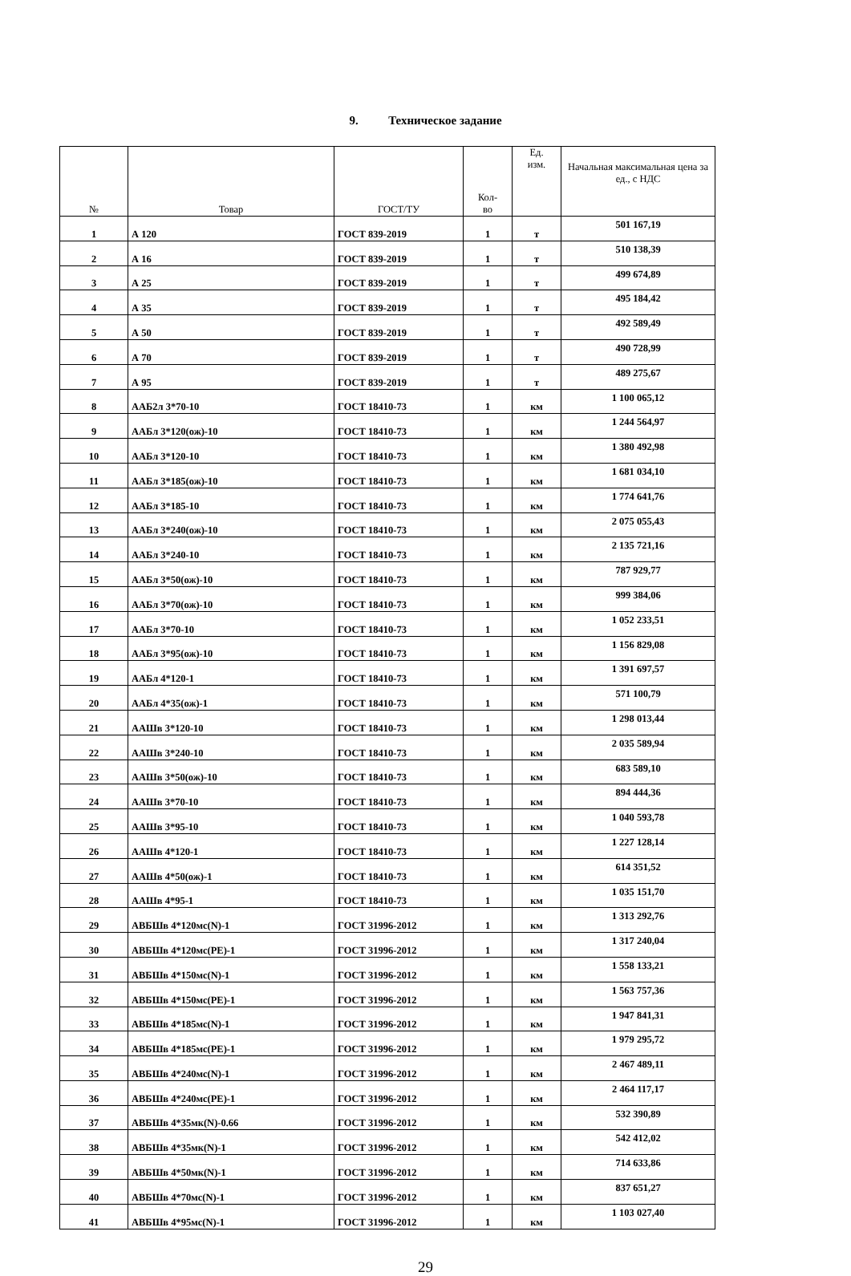9. Техническое задание
| № | Товар | ГОСТ/ТУ | Кол- во | Ед. изм. | Начальная максимальная цена за ед., с НДС |
| --- | --- | --- | --- | --- | --- |
| 1 | А 120 | ГОСТ 839-2019 | 1 | т | 501 167,19 |
| 2 | А 16 | ГОСТ 839-2019 | 1 | т | 510 138,39 |
| 3 | А 25 | ГОСТ 839-2019 | 1 | т | 499 674,89 |
| 4 | А 35 | ГОСТ 839-2019 | 1 | т | 495 184,42 |
| 5 | А 50 | ГОСТ 839-2019 | 1 | т | 492 589,49 |
| 6 | А 70 | ГОСТ 839-2019 | 1 | т | 490 728,99 |
| 7 | А 95 | ГОСТ 839-2019 | 1 | т | 489 275,67 |
| 8 | ААБ2л 3*70-10 | ГОСТ 18410-73 | 1 | км | 1 100 065,12 |
| 9 | ААБл 3*120(ож)-10 | ГОСТ 18410-73 | 1 | км | 1 244 564,97 |
| 10 | ААБл 3*120-10 | ГОСТ 18410-73 | 1 | км | 1 380 492,98 |
| 11 | ААБл 3*185(ож)-10 | ГОСТ 18410-73 | 1 | км | 1 681 034,10 |
| 12 | ААБл 3*185-10 | ГОСТ 18410-73 | 1 | км | 1 774 641,76 |
| 13 | ААБл 3*240(ож)-10 | ГОСТ 18410-73 | 1 | км | 2 075 055,43 |
| 14 | ААБл 3*240-10 | ГОСТ 18410-73 | 1 | км | 2 135 721,16 |
| 15 | ААБл 3*50(ож)-10 | ГОСТ 18410-73 | 1 | км | 787 929,77 |
| 16 | ААБл 3*70(ож)-10 | ГОСТ 18410-73 | 1 | км | 999 384,06 |
| 17 | ААБл 3*70-10 | ГОСТ 18410-73 | 1 | км | 1 052 233,51 |
| 18 | ААБл 3*95(ож)-10 | ГОСТ 18410-73 | 1 | км | 1 156 829,08 |
| 19 | ААБл 4*120-1 | ГОСТ 18410-73 | 1 | км | 1 391 697,57 |
| 20 | ААБл 4*35(ож)-1 | ГОСТ 18410-73 | 1 | км | 571 100,79 |
| 21 | ААШв 3*120-10 | ГОСТ 18410-73 | 1 | км | 1 298 013,44 |
| 22 | ААШв 3*240-10 | ГОСТ 18410-73 | 1 | км | 2 035 589,94 |
| 23 | ААШв 3*50(ож)-10 | ГОСТ 18410-73 | 1 | км | 683 589,10 |
| 24 | ААШв 3*70-10 | ГОСТ 18410-73 | 1 | км | 894 444,36 |
| 25 | ААШв 3*95-10 | ГОСТ 18410-73 | 1 | км | 1 040 593,78 |
| 26 | ААШв 4*120-1 | ГОСТ 18410-73 | 1 | км | 1 227 128,14 |
| 27 | ААШв 4*50(ож)-1 | ГОСТ 18410-73 | 1 | км | 614 351,52 |
| 28 | ААШв 4*95-1 | ГОСТ 18410-73 | 1 | км | 1 035 151,70 |
| 29 | АВБШв 4*120мс(N)-1 | ГОСТ 31996-2012 | 1 | км | 1 313 292,76 |
| 30 | АВБШв 4*120мс(PE)-1 | ГОСТ 31996-2012 | 1 | км | 1 317 240,04 |
| 31 | АВБШв 4*150мс(N)-1 | ГОСТ 31996-2012 | 1 | км | 1 558 133,21 |
| 32 | АВБШв 4*150мс(PE)-1 | ГОСТ 31996-2012 | 1 | км | 1 563 757,36 |
| 33 | АВБШв 4*185мс(N)-1 | ГОСТ 31996-2012 | 1 | км | 1 947 841,31 |
| 34 | АВБШв 4*185мс(PE)-1 | ГОСТ 31996-2012 | 1 | км | 1 979 295,72 |
| 35 | АВБШв 4*240мс(N)-1 | ГОСТ 31996-2012 | 1 | км | 2 467 489,11 |
| 36 | АВБШв 4*240мс(PE)-1 | ГОСТ 31996-2012 | 1 | км | 2 464 117,17 |
| 37 | АВБШв 4*35мк(N)-0.66 | ГОСТ 31996-2012 | 1 | км | 532 390,89 |
| 38 | АВБШв 4*35мк(N)-1 | ГОСТ 31996-2012 | 1 | км | 542 412,02 |
| 39 | АВБШв 4*50мк(N)-1 | ГОСТ 31996-2012 | 1 | км | 714 633,86 |
| 40 | АВБШв 4*70мс(N)-1 | ГОСТ 31996-2012 | 1 | км | 837 651,27 |
| 41 | АВБШв 4*95мс(N)-1 | ГОСТ 31996-2012 | 1 | км | 1 103 027,40 |
29